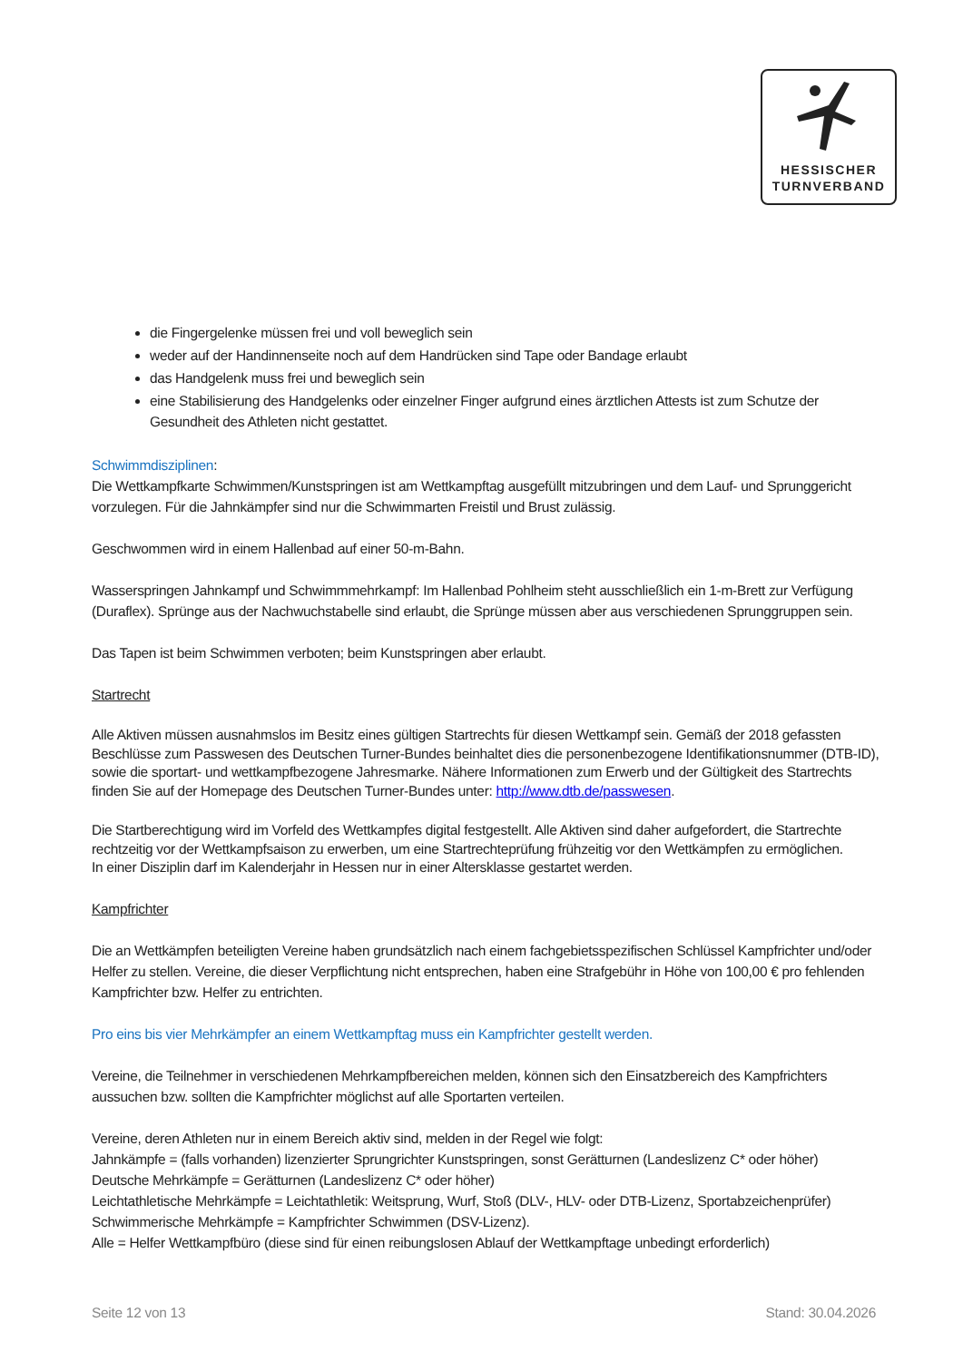HESSISCHER
TURNVERBAND
die Fingergelenke müssen frei und voll beweglich sein
weder auf der Handinnenseite noch auf dem Handrücken sind Tape oder Bandage erlaubt
das Handgelenk muss frei und beweglich sein
eine Stabilisierung des Handgelenks oder einzelner Finger aufgrund eines ärztlichen Attests ist zum Schutze der Gesundheit des Athleten nicht gestattet.
Schwimmdisziplinen:
Die Wettkampfkarte Schwimmen/Kunstspringen ist am Wettkampftag ausgefüllt mitzubringen und dem Lauf- und Sprunggericht vorzulegen. Für die Jahnkämpfer sind nur die Schwimmarten Freistil und Brust zulässig.
Geschwommen wird in einem Hallenbad auf einer 50-m-Bahn.
Wasserspringen Jahnkampf und Schwimmmehrkampf: Im Hallenbad Pohlheim steht ausschließlich ein 1-m-Brett zur Verfügung (Duraflex). Sprünge aus der Nachwuchstabelle sind erlaubt, die Sprünge müssen aber aus verschiedenen Sprunggruppen sein.
Das Tapen ist beim Schwimmen verboten; beim Kunstspringen aber erlaubt.
Startrecht
Alle Aktiven müssen ausnahmslos im Besitz eines gültigen Startrechts für diesen Wettkampf sein. Gemäß der 2018 gefassten Beschlüsse zum Passwesen des Deutschen Turner-Bundes beinhaltet dies die personenbezogene Identifikationsnummer (DTB-ID), sowie die sportart- und wettkampfbezogene Jahresmarke. Nähere Informationen zum Erwerb und der Gültigkeit des Startrechts finden Sie auf der Homepage des Deutschen Turner-Bundes unter: http://www.dtb.de/passwesen.
Die Startberechtigung wird im Vorfeld des Wettkampfes digital festgestellt. Alle Aktiven sind daher aufgefordert, die Startrechte rechtzeitig vor der Wettkampfsaison zu erwerben, um eine Startrechteprüfung frühzeitig vor den Wettkämpfen zu ermöglichen.
In einer Disziplin darf im Kalenderjahr in Hessen nur in einer Altersklasse gestartet werden.
Kampfrichter
Die an Wettkämpfen beteiligten Vereine haben grundsätzlich nach einem fachgebietsspezifischen Schlüssel Kampfrichter und/oder Helfer zu stellen. Vereine, die dieser Verpflichtung nicht entsprechen, haben eine Strafgebühr in Höhe von 100,00 € pro fehlenden Kampfrichter bzw. Helfer zu entrichten.
Pro eins bis vier Mehrkämpfer an einem Wettkampftag muss ein Kampfrichter gestellt werden.
Vereine, die Teilnehmer in verschiedenen Mehrkampfbereichen melden, können sich den Einsatzbereich des Kampfrichters aussuchen bzw. sollten die Kampfrichter möglichst auf alle Sportarten verteilen.
Vereine, deren Athleten nur in einem Bereich aktiv sind, melden in der Regel wie folgt:
Jahnkämpfe = (falls vorhanden) lizenzierter Sprungrichter Kunstspringen, sonst Gerätturnen (Landeslizenz C* oder höher)
Deutsche Mehrkämpfe = Gerätturnen (Landeslizenz C* oder höher)
Leichtathletische Mehrkämpfe = Leichtathletik: Weitsprung, Wurf, Stoß (DLV-, HLV- oder DTB-Lizenz, Sportabzeichenprüfer)
Schwimmerische Mehrkämpfe = Kampfrichter Schwimmen (DSV-Lizenz).
Alle = Helfer Wettkampfbüro (diese sind für einen reibungslosen Ablauf der Wettkampftage unbedingt erforderlich)
Seite 12 von 13 Stand: 30.04.2026